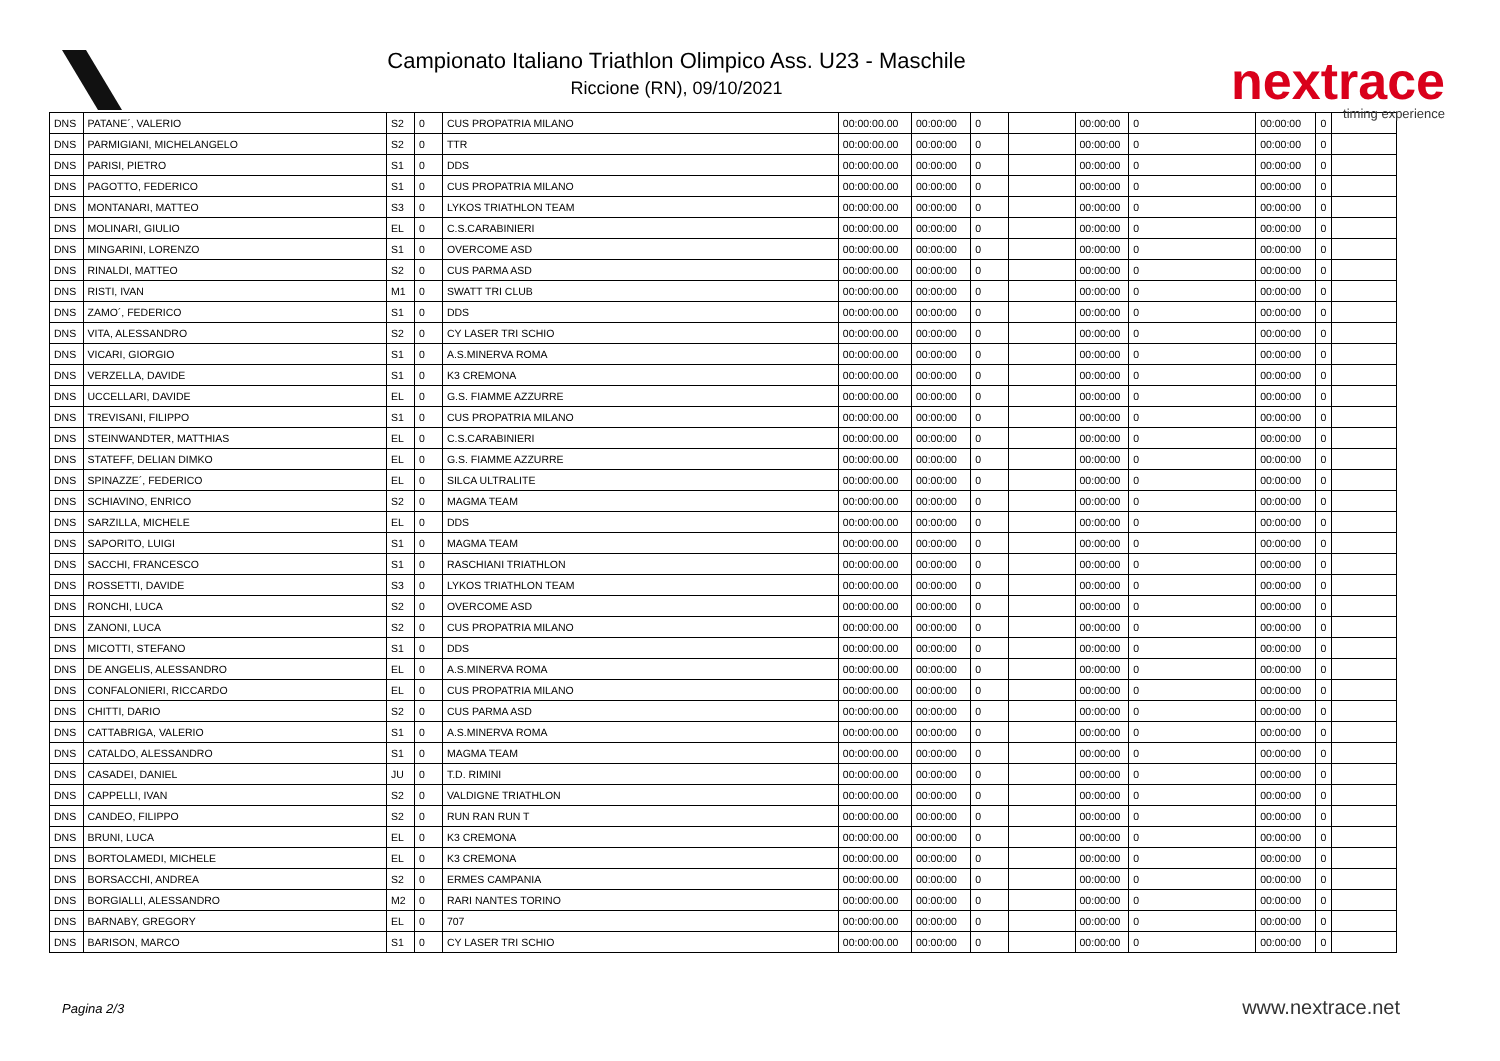Campionato Italiano Triathlon Olimpico Ass. U23 - Maschile
Riccione (RN), 09/10/2021
nextrace
timing experience
| DNS | PATANE´, VALERIO | S2 | 0 | CUS PROPATRIA MILANO | 00:00:00.00 | 00:00:00 | 0 | | 00:00:00 | 0 | 00:00:00 | 0 | |
| DNS | PARMIGIANI, MICHELANGELO | S2 | 0 | TTR | 00:00:00.00 | 00:00:00 | 0 | | 00:00:00 | 0 | 00:00:00 | 0 | |
| DNS | PARISI, PIETRO | S1 | 0 | DDS | 00:00:00.00 | 00:00:00 | 0 | | 00:00:00 | 0 | 00:00:00 | 0 | |
| DNS | PAGOTTO, FEDERICO | S1 | 0 | CUS PROPATRIA MILANO | 00:00:00.00 | 00:00:00 | 0 | | 00:00:00 | 0 | 00:00:00 | 0 | |
| DNS | MONTANARI, MATTEO | S3 | 0 | LYKOS TRIATHLON TEAM | 00:00:00.00 | 00:00:00 | 0 | | 00:00:00 | 0 | 00:00:00 | 0 | |
| DNS | MOLINARI, GIULIO | EL | 0 | C.S.CARABINIERI | 00:00:00.00 | 00:00:00 | 0 | | 00:00:00 | 0 | 00:00:00 | 0 | |
| DNS | MINGARINI, LORENZO | S1 | 0 | OVERCOME ASD | 00:00:00.00 | 00:00:00 | 0 | | 00:00:00 | 0 | 00:00:00 | 0 | |
| DNS | RINALDI, MATTEO | S2 | 0 | CUS PARMA ASD | 00:00:00.00 | 00:00:00 | 0 | | 00:00:00 | 0 | 00:00:00 | 0 | |
| DNS | RISTI, IVAN | M1 | 0 | SWATT TRI CLUB | 00:00:00.00 | 00:00:00 | 0 | | 00:00:00 | 0 | 00:00:00 | 0 | |
| DNS | ZAMO´, FEDERICO | S1 | 0 | DDS | 00:00:00.00 | 00:00:00 | 0 | | 00:00:00 | 0 | 00:00:00 | 0 | |
| DNS | VITA, ALESSANDRO | S2 | 0 | CY LASER TRI SCHIO | 00:00:00.00 | 00:00:00 | 0 | | 00:00:00 | 0 | 00:00:00 | 0 | |
| DNS | VICARI, GIORGIO | S1 | 0 | A.S.MINERVA ROMA | 00:00:00.00 | 00:00:00 | 0 | | 00:00:00 | 0 | 00:00:00 | 0 | |
| DNS | VERZELLA, DAVIDE | S1 | 0 | K3 CREMONA | 00:00:00.00 | 00:00:00 | 0 | | 00:00:00 | 0 | 00:00:00 | 0 | |
| DNS | UCCELLARI, DAVIDE | EL | 0 | G.S. FIAMME AZZURRE | 00:00:00.00 | 00:00:00 | 0 | | 00:00:00 | 0 | 00:00:00 | 0 | |
| DNS | TREVISANI, FILIPPO | S1 | 0 | CUS PROPATRIA MILANO | 00:00:00.00 | 00:00:00 | 0 | | 00:00:00 | 0 | 00:00:00 | 0 | |
| DNS | STEINWANDTER, MATTHIAS | EL | 0 | C.S.CARABINIERI | 00:00:00.00 | 00:00:00 | 0 | | 00:00:00 | 0 | 00:00:00 | 0 | |
| DNS | STATEFF, DELIAN DIMKO | EL | 0 | G.S. FIAMME AZZURRE | 00:00:00.00 | 00:00:00 | 0 | | 00:00:00 | 0 | 00:00:00 | 0 | |
| DNS | SPINAZZE´, FEDERICO | EL | 0 | SILCA ULTRALITE | 00:00:00.00 | 00:00:00 | 0 | | 00:00:00 | 0 | 00:00:00 | 0 | |
| DNS | SCHIAVINO, ENRICO | S2 | 0 | MAGMA TEAM | 00:00:00.00 | 00:00:00 | 0 | | 00:00:00 | 0 | 00:00:00 | 0 | |
| DNS | SARZILLA, MICHELE | EL | 0 | DDS | 00:00:00.00 | 00:00:00 | 0 | | 00:00:00 | 0 | 00:00:00 | 0 | |
| DNS | SAPORITO, LUIGI | S1 | 0 | MAGMA TEAM | 00:00:00.00 | 00:00:00 | 0 | | 00:00:00 | 0 | 00:00:00 | 0 | |
| DNS | SACCHI, FRANCESCO | S1 | 0 | RASCHIANI TRIATHLON | 00:00:00.00 | 00:00:00 | 0 | | 00:00:00 | 0 | 00:00:00 | 0 | |
| DNS | ROSSETTI, DAVIDE | S3 | 0 | LYKOS TRIATHLON TEAM | 00:00:00.00 | 00:00:00 | 0 | | 00:00:00 | 0 | 00:00:00 | 0 | |
| DNS | RONCHI, LUCA | S2 | 0 | OVERCOME ASD | 00:00:00.00 | 00:00:00 | 0 | | 00:00:00 | 0 | 00:00:00 | 0 | |
| DNS | ZANONI, LUCA | S2 | 0 | CUS PROPATRIA MILANO | 00:00:00.00 | 00:00:00 | 0 | | 00:00:00 | 0 | 00:00:00 | 0 | |
| DNS | MICOTTI, STEFANO | S1 | 0 | DDS | 00:00:00.00 | 00:00:00 | 0 | | 00:00:00 | 0 | 00:00:00 | 0 | |
| DNS | DE ANGELIS, ALESSANDRO | EL | 0 | A.S.MINERVA ROMA | 00:00:00.00 | 00:00:00 | 0 | | 00:00:00 | 0 | 00:00:00 | 0 | |
| DNS | CONFALONIERI, RICCARDO | EL | 0 | CUS PROPATRIA MILANO | 00:00:00.00 | 00:00:00 | 0 | | 00:00:00 | 0 | 00:00:00 | 0 | |
| DNS | CHITTI, DARIO | S2 | 0 | CUS PARMA ASD | 00:00:00.00 | 00:00:00 | 0 | | 00:00:00 | 0 | 00:00:00 | 0 | |
| DNS | CATTABRIGA, VALERIO | S1 | 0 | A.S.MINERVA ROMA | 00:00:00.00 | 00:00:00 | 0 | | 00:00:00 | 0 | 00:00:00 | 0 | |
| DNS | CATALDO, ALESSANDRO | S1 | 0 | MAGMA TEAM | 00:00:00.00 | 00:00:00 | 0 | | 00:00:00 | 0 | 00:00:00 | 0 | |
| DNS | CASADEI, DANIEL | JU | 0 | T.D. RIMINI | 00:00:00.00 | 00:00:00 | 0 | | 00:00:00 | 0 | 00:00:00 | 0 | |
| DNS | CAPPELLI, IVAN | S2 | 0 | VALDIGNE TRIATHLON | 00:00:00.00 | 00:00:00 | 0 | | 00:00:00 | 0 | 00:00:00 | 0 | |
| DNS | CANDEO, FILIPPO | S2 | 0 | RUN RAN RUN T | 00:00:00.00 | 00:00:00 | 0 | | 00:00:00 | 0 | 00:00:00 | 0 | |
| DNS | BRUNI, LUCA | EL | 0 | K3 CREMONA | 00:00:00.00 | 00:00:00 | 0 | | 00:00:00 | 0 | 00:00:00 | 0 | |
| DNS | BORTOLAMEDI, MICHELE | EL | 0 | K3 CREMONA | 00:00:00.00 | 00:00:00 | 0 | | 00:00:00 | 0 | 00:00:00 | 0 | |
| DNS | BORSACCHI, ANDREA | S2 | 0 | ERMES CAMPANIA | 00:00:00.00 | 00:00:00 | 0 | | 00:00:00 | 0 | 00:00:00 | 0 | |
| DNS | BORGIALLI, ALESSANDRO | M2 | 0 | RARI NANTES TORINO | 00:00:00.00 | 00:00:00 | 0 | | 00:00:00 | 0 | 00:00:00 | 0 | |
| DNS | BARNABY, GREGORY | EL | 0 | 707 | 00:00:00.00 | 00:00:00 | 0 | | 00:00:00 | 0 | 00:00:00 | 0 | |
| DNS | BARISON, MARCO | S1 | 0 | CY LASER TRI SCHIO | 00:00:00.00 | 00:00:00 | 0 | | 00:00:00 | 0 | 00:00:00 | 0 | |
Pagina 2/3 www.nextrace.net